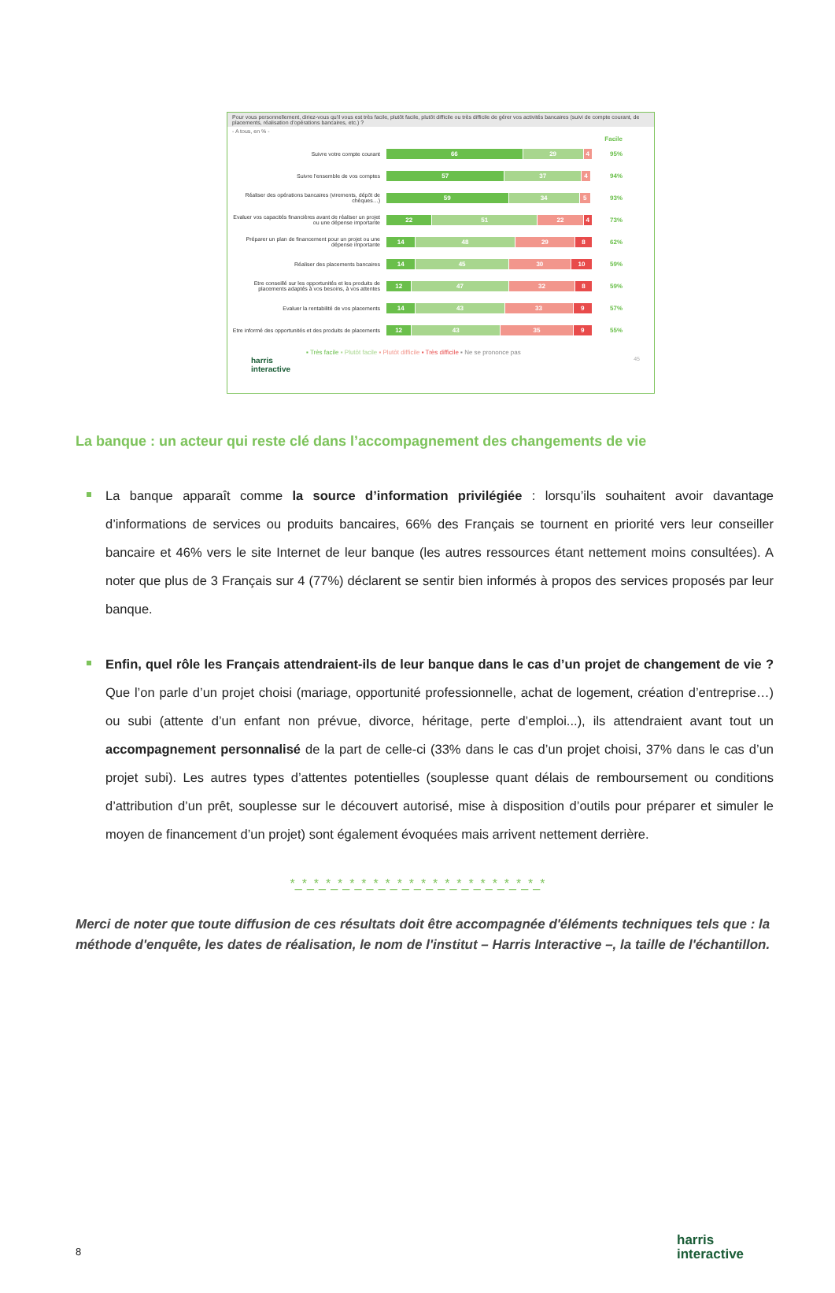Pour vous personnellement, diriez-vous qu'il vous est très facile, plutôt facile, plutôt difficile ou très difficile de gérer vos activités bancaires (suivi de compte courant, de placements, réalisation d'opérations bancaires, etc.) ?
- A tous, en % -
Facile
Suivre votre compte courant
66 29 4
95%
Suivre l'ensemble de vos comptes
57 37 4
94%
Réaliser des opérations bancaires (virements, dépôt de chèques…)
59 34 5
93%
Evaluer vos capacités financières avant de réaliser un projet ou une dépense importante
22 51 22 4
73%
Préparer un plan de financement pour un projet ou une dépense importante
14 48 29 8
62%
Réaliser des placements bancaires
14 45 30 10
59%
Etre conseillé sur les opportunités et les produits de placements adaptés à vos besoins, à vos attentes
12 47 32 8
59%
Evaluer la rentabilité de vos placements
14 43 33 9
57%
Etre informé des opportunités et des produits de placements
12 43 35 9
55%
▪ Très facile ▪ Plutôt facile ▪ Plutôt difficile ▪ Très difficile ▪ Ne se prononce pas
harris
interactive 45
La banque : un acteur qui reste clé dans l’accompagnement des changements de vie
La banque apparaît comme la source d’information privilégiée : lorsqu’ils souhaitent avoir davantage d’informations de services ou produits bancaires, 66% des Français se tournent en priorité vers leur conseiller bancaire et 46% vers le site Internet de leur banque (les autres ressources étant nettement moins consultées). A noter que plus de 3 Français sur 4 (77%) déclarent se sentir bien informés à propos des services proposés par leur banque.
Enfin, quel rôle les Français attendraient-ils de leur banque dans le cas d’un projet de changement de vie ? Que l’on parle d’un projet choisi (mariage, opportunité professionnelle, achat de logement, création d’entreprise…) ou subi (attente d’un enfant non prévue, divorce, héritage, perte d’emploi...), ils attendraient avant tout un accompagnement personnalisé de la part de celle-ci (33% dans le cas d’un projet choisi, 37% dans le cas d’un projet subi). Les autres types d’attentes potentielles (souplesse quant délais de remboursement ou conditions d’attribution d’un prêt, souplesse sur le découvert autorisé, mise à disposition d’outils pour préparer et simuler le moyen de financement d’un projet) sont également évoquées mais arrivent nettement derrière.
*_*_*_*_*_*_*_*_*_*_*_*_*_*_*_*_*_*_*_*_*_*
Merci de noter que toute diffusion de ces résultats doit être accompagnée d'éléments techniques tels que : la méthode d'enquête, les dates de réalisation, le nom de l'institut – Harris Interactive –, la taille de l'échantillon.
8
harris
interactive